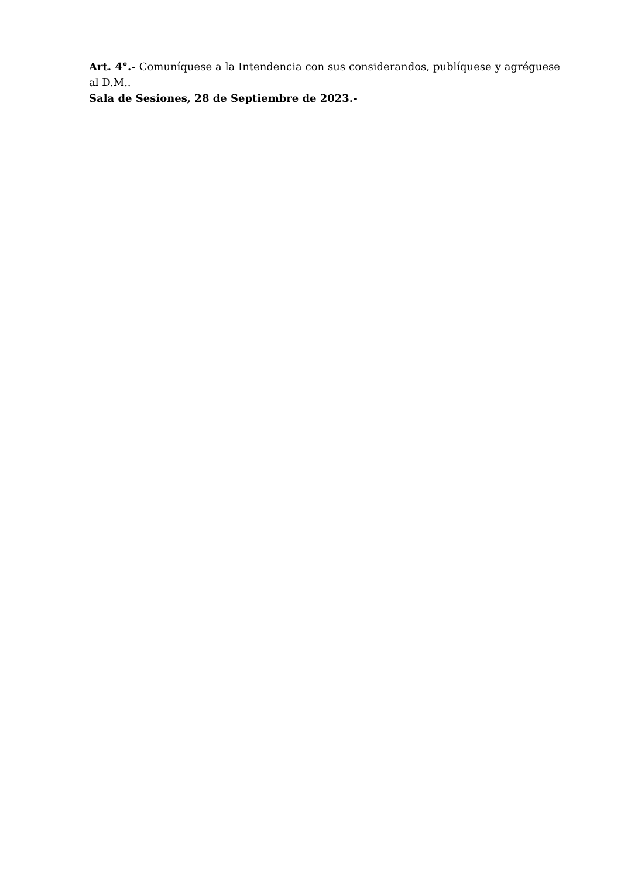Art. 4°.- Comuníquese a la Intendencia con sus considerandos, publíquese y agréguese al D.M..
Sala de Sesiones, 28 de Septiembre de 2023.-